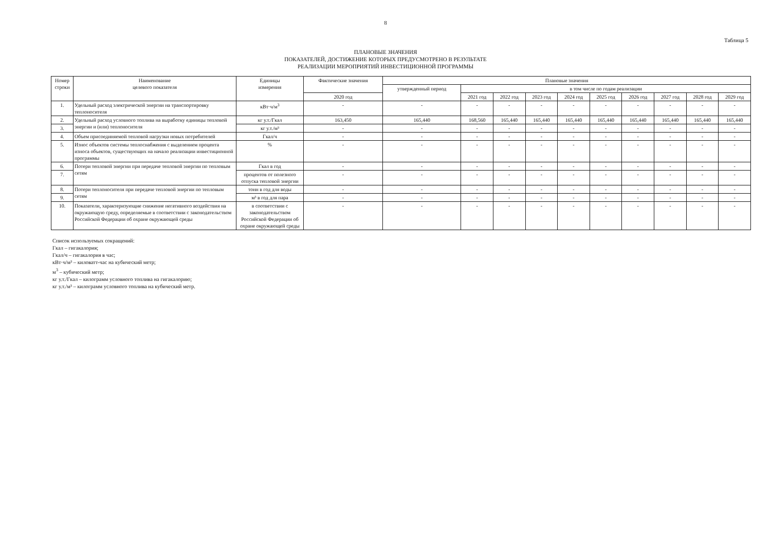8
Таблица 5
ПЛАНОВЫЕ ЗНАЧЕНИЯ
ПОКАЗАТЕЛЕЙ, ДОСТИЖЕНИЕ КОТОРЫХ ПРЕДУСМОТРЕНО В РЕЗУЛЬТАТЕ
РЕАЛИЗАЦИИ МЕРОПРИЯТИЙ ИНВЕСТИЦИОННОЙ ПРОГРАММЫ
| Номер строки | Наименование целевого показателя | Единицы измерения | Фактические значения | Плановые значения | | | | | | | | | |
| --- | --- | --- | --- | --- | --- | --- | --- | --- | --- | --- | --- | --- | --- |
| | | | | утвержденный период | в том числе по годам реализации | | | | | | | | |
| | | | 2020 год | | 2021 год | 2022 год | 2023 год | 2024 год | 2025 год | 2026 год | 2027 год | 2028 год | 2029 год |
| 1. | Удельный расход электрической энергии на транспортировку теплоносителя | кВт·ч/м<sup>3</sup> | - | - | - | - | - | - | - | - | - | - | - |
| 2. | Удельный расход условного топлива на выработку единицы тепловой энергии и (или) теплоносителя | кг у.т./Гкал | 163,450 | 165,440 | 168,560 | 165,440 | 165,440 | 165,440 | 165,440 | 165,440 | 165,440 | 165,440 | 165,440 |
| 3. | | кг у.т./м³ | - | - | - | - | - | - | - | - | - | - | - |
| 4. | Объем присоединяемой тепловой нагрузки новых потребителей | Гкал/ч | - | - | - | - | - | - | - | - | - | - | - |
| 5. | Износ объектов системы теплоснабжения с выделением процента износа объектов, существующих на начало реализации инвестиционной программы | % | - | - | - | - | - | - | - | - | - | - | - |
| 6. | Потери тепловой энергии при передаче тепловой энергии по тепловым сетям | Гкал в год | - | - | - | - | - | - | - | - | - | - | - |
| 7. | | процентов от полезного отпуска тепловой энергии | - | - | - | - | - | - | - | - | - | - | - |
| 8. | Потери теплоносителя при передаче тепловой энергии по тепловым сетям | тонн в год для воды | - | - | - | - | - | - | - | - | - | - | - |
| 9. | | м³ в год для пара | - | - | - | - | - | - | - | - | - | - | - |
| 10. | Показатели, характеризующие снижение негативного воздействия на окружающую среду, определяемые в соответствии с законодательством Российской Федерации об охране окружающей среды | в соответствии с законодательством Российской Федерации об охране окружающей среды | - | - | - | - | - | - | - | - | - | - | - |
Список используемых сокращений:
Гкал – гигакалория;
Гкал/ч – гигакалория в час;
кВт·ч/м³ – киловатт-час на кубический метр;
м<sup>3</sup> – кубический метр;
кг у.т./Гкал – килограмм условного топлива на гигакалорию;
кг у.т./м³ – килограмм условного топлива на кубический метр.